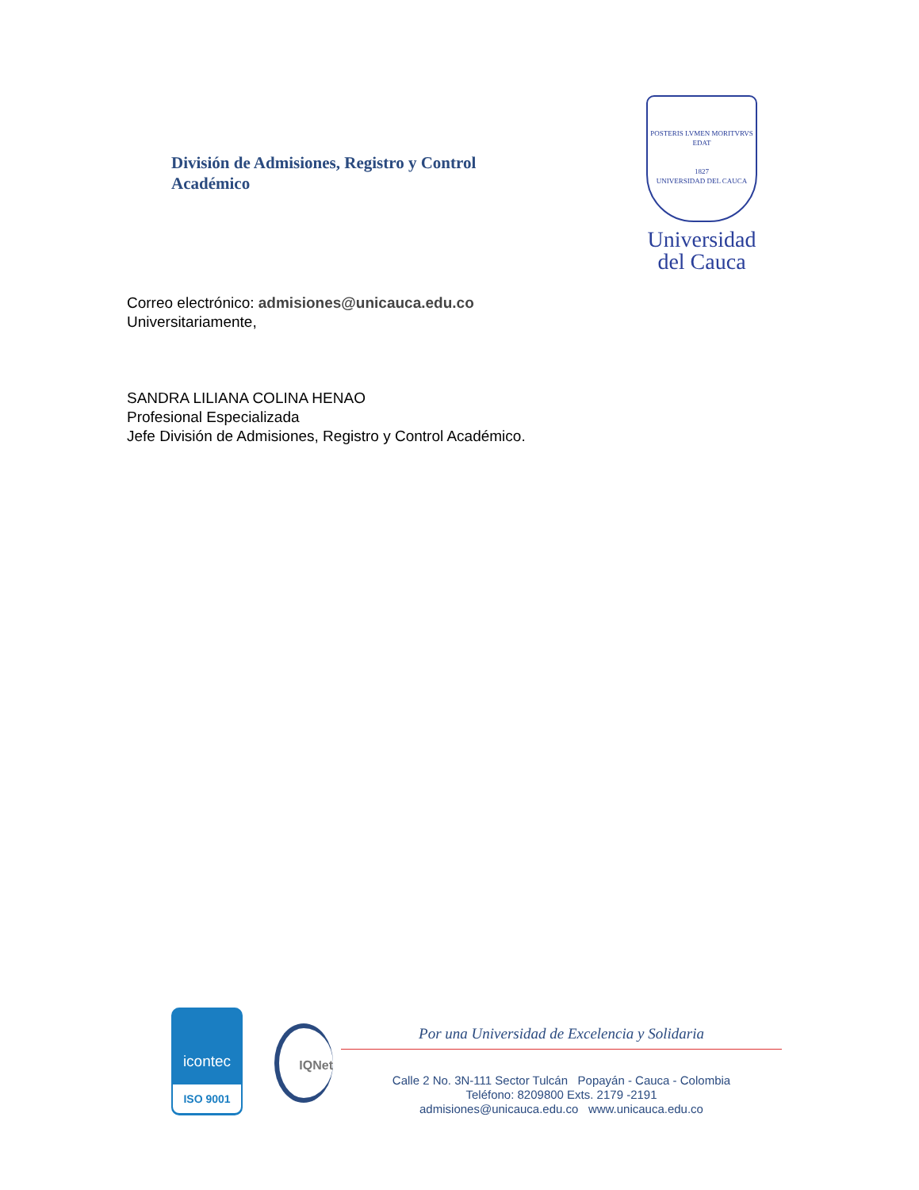División de Admisiones, Registro y Control Académico
POSTERIS LVMEN MORITVRVS EDAT
1827
UNIVERSIDAD DEL CAUCA
Universidad del Cauca
Correo electrónico: admisiones@unicauca.edu.co
Universitariamente,
SANDRA LILIANA COLINA HENAO
Profesional Especializada
Jefe División de Admisiones, Registro y Control Académico.
icontec
ISO 9001
IQNet
Por una Universidad de Excelencia y Solidaria
Calle 2 No. 3N-111 Sector Tulcán Popayán - Cauca - Colombia
Teléfono: 8209800 Exts. 2179 -2191
admisiones@unicauca.edu.co www.unicauca.edu.co